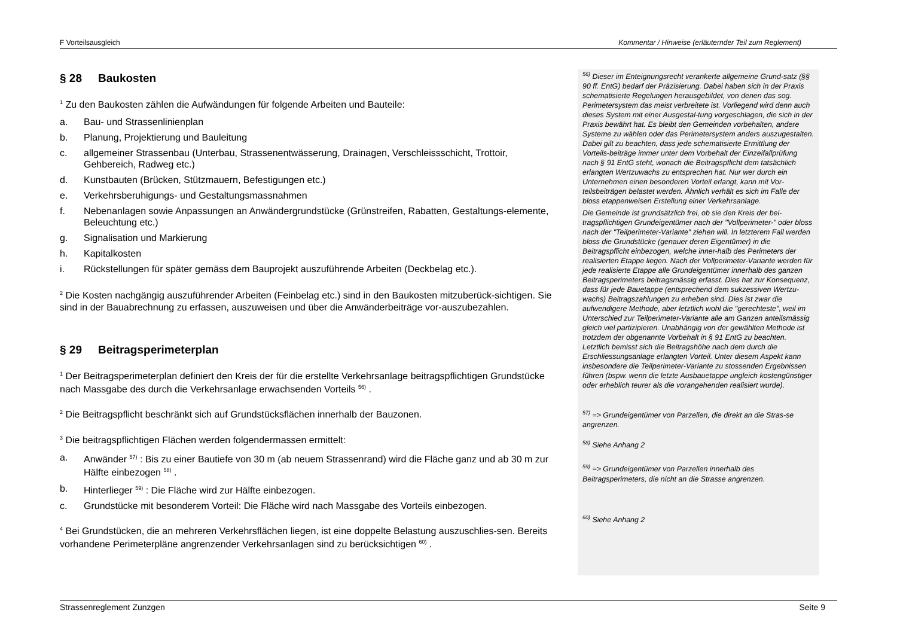F Vorteilsausgleich Kommentar / Hinweise (erläuternder Teil zum Reglement)
§ 28 Baukosten
<sup>1</sup> Zu den Baukosten zählen die Aufwändungen für folgende Arbeiten und Bauteile:
a. Bau- und Strassenlinienplan
b. Planung, Projektierung und Bauleitung
c. allgemeiner Strassenbau (Unterbau, Strassenentwässerung, Drainagen, Verschleissschicht, Trottoir, Gehbereich, Radweg etc.)
d. Kunstbauten (Brücken, Stützmauern, Befestigungen etc.)
e. Verkehrsberuhigungs- und Gestaltungsmassnahmen
f. Nebenanlagen sowie Anpassungen an Anwändergrundstücke (Grünstreifen, Rabatten, Gestaltungs-elemente, Beleuchtung etc.)
g. Signalisation und Markierung
h. Kapitalkosten
i. Rückstellungen für später gemäss dem Bauprojekt auszuführende Arbeiten (Deckbelag etc.).
<sup>2</sup> Die Kosten nachgängig auszuführender Arbeiten (Feinbelag etc.) sind in den Baukosten mitzuberück-sichtigen. Sie sind in der Bauabrechnung zu erfassen, auszuweisen und über die Anwänderbeiträge vor-auszubezahlen.
§ 29 Beitragsperimeterplan
<sup>1</sup> Der Beitragsperimeterplan definiert den Kreis der für die erstellte Verkehrsanlage beitragspflichtigen Grundstücke nach Massgabe des durch die Verkehrsanlage erwachsenden Vorteils <sup>56)</sup> .
<sup>2</sup> Die Beitragspflicht beschränkt sich auf Grundstücksflächen innerhalb der Bauzonen.
<sup>3</sup> Die beitragspflichtigen Flächen werden folgendermassen ermittelt:
a. Anwänder <sup>57)</sup> : Bis zu einer Bautiefe von 30 m (ab neuem Strassenrand) wird die Fläche ganz und ab 30 m zur Hälfte einbezogen <sup>58)</sup> .
b. Hinterlieger <sup>59)</sup> : Die Fläche wird zur Hälfte einbezogen.
c. Grundstücke mit besonderem Vorteil: Die Fläche wird nach Massgabe des Vorteils einbezogen.
<sup>4</sup> Bei Grundstücken, die an mehreren Verkehrsflächen liegen, ist eine doppelte Belastung auszuschlies-sen. Bereits vorhandene Perimeterpläne angrenzender Verkehrsanlagen sind zu berücksichtigen <sup>60)</sup> .
<sup>56)</sup> Dieser im Enteignungsrecht verankerte allgemeine Grund-satz (§§ 90 ff. EntG) bedarf der Präzisierung. Dabei haben sich in der Praxis schematisierte Regelungen herausgebildet, von denen das sog. Perimetersystem das meist verbreitete ist. Vorliegend wird denn auch dieses System mit einer Ausgestal-tung vorgeschlagen, die sich in der Praxis bewährt hat. Es bleibt den Gemeinden vorbehalten, andere Systeme zu wählen oder das Perimetersystem anders auszugestalten. Dabei gilt zu beachten, dass jede schematisierte Ermittlung der Vorteils-beiträge immer unter dem Vorbehalt der Einzeifallprüfung nach § 91 EntG steht, wonach die Beitragspflicht dem tatsächlich erlangten Wertzuwachs zu entsprechen hat. Nur wer durch ein Unternehmen einen besonderen Vorteil erlangt, kann mit Vor-teilsbeiträgen belastet werden. Ähnlich verhält es sich im Falle der bloss etappenweisen Erstellung einer Verkehrsanlage.
Die Gemeinde ist grundsätzlich frei, ob sie den Kreis der bei-tragspflichtigen Grundeigentümer nach der "Vollperimeter-" oder bloss nach der "Teilperimeter-Variante" ziehen will. In letzterem Fall werden bloss die Grundstücke (genauer deren Eigentümer) in die Beitragspflicht einbezogen, welche inner-halb des Perimeters der realisierten Etappe liegen. Nach der Vollperimeter-Variante werden für jede realisierte Etappe alle Grundeigentümer innerhalb des ganzen Beitragsperimeters beitragsmässig erfasst. Dies hat zur Konsequenz, dass für jede Bauetappe (entsprechend dem sukzessiven Wertzu-wachs) Beitragszahlungen zu erheben sind. Dies ist zwar die aufwendigere Methode, aber letztlich wohl die "gerechteste", weil im Unterschied zur Teilperimeter-Variante alle am Ganzen anteilsmässig gleich viel partizipieren. Unabhängig von der gewählten Methode ist trotzdem der obgenannte Vorbehalt in § 91 EntG zu beachten. Letztlich bemisst sich die Beitragshöhe nach dem durch die Erschliessungsanlage erlangten Vorteil. Unter diesem Aspekt kann insbesondere die Teilperimeter-Variante zu stossenden Ergebnissen führen (bspw. wenn die letzte Ausbauetappe ungleich kostengünstiger oder erheblich teurer als die vorangehenden realisiert wurde).
<sup>57)</sup> => Grundeigentümer von Parzellen, die direkt an die Stras-se angrenzen.
<sup>58)</sup> Siehe Anhang 2
<sup>59)</sup> => Grundeigentümer von Parzellen innerhalb des Beitragsperimeters, die nicht an die Strasse angrenzen.
<sup>60)</sup> Siehe Anhang 2
Strassenreglement Zunzgen Seite 9